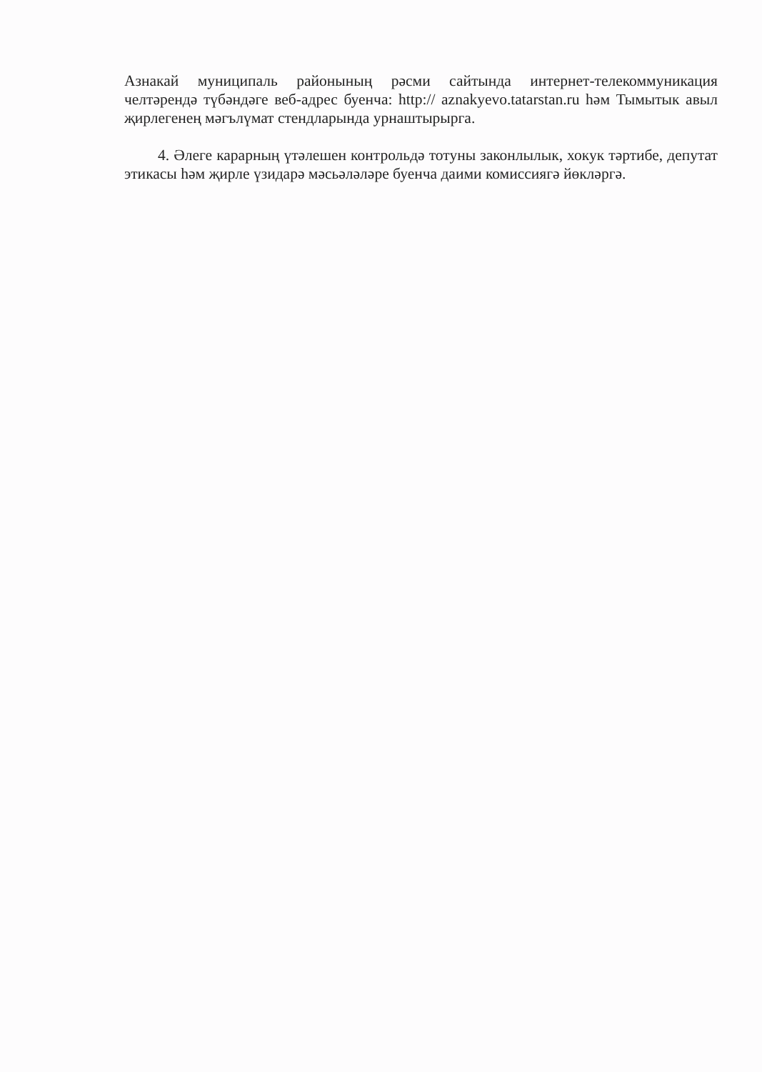Азнакай муниципаль районының рәсми сайтында интернет-телекоммуникация челтәрендә түбәндәге веб-адрес буенча: http:// aznakyevo.tatarstan.ru һәм Тымытык авыл җирлегенең мәгълүмат стендларында урнаштырырга.
4. Әлеге карарның үтәлешен контрольдә тотуны законлылык, хокук тәртибе, депутат этикасы һәм җирле үзидарә мәсьәләләре буенча даими комиссиягә йөкләргә.